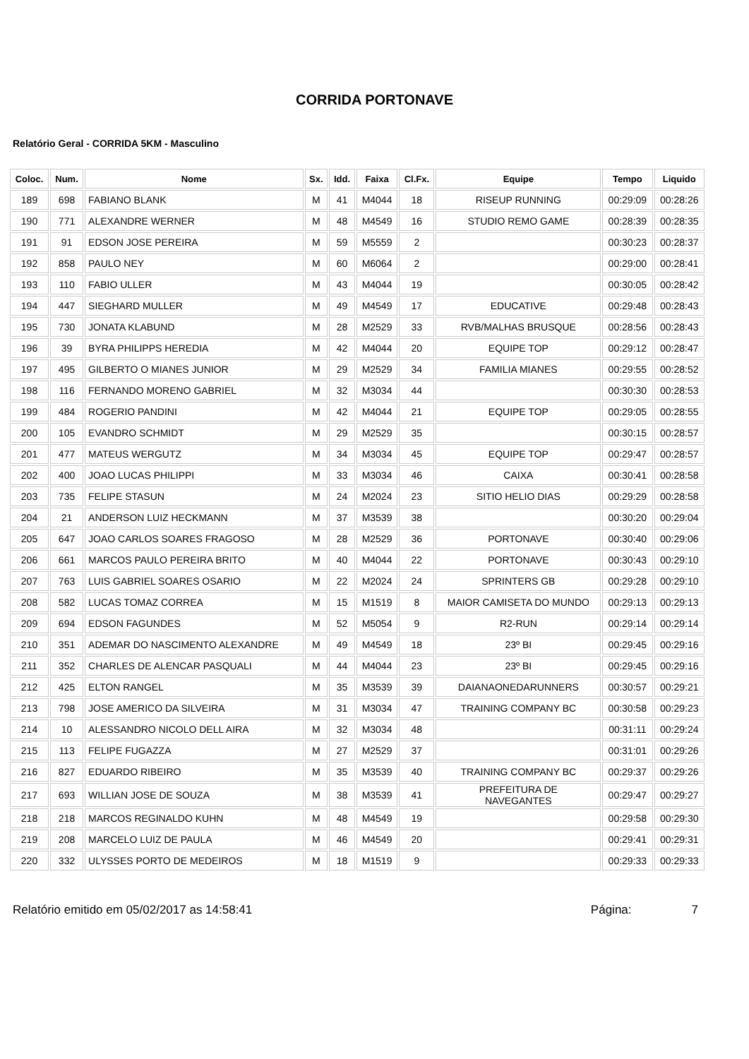CORRIDA PORTONAVE
Relatório Geral - CORRIDA 5KM - Masculino
| Coloc. | Num. | Nome | Sx. | Idd. | Faixa | Cl.Fx. | Equipe | Tempo | Liquido |
| --- | --- | --- | --- | --- | --- | --- | --- | --- | --- |
| 189 | 698 | FABIANO BLANK | M | 41 | M4044 | 18 | RISEUP RUNNING | 00:29:09 | 00:28:26 |
| 190 | 771 | ALEXANDRE WERNER | M | 48 | M4549 | 16 | STUDIO REMO GAME | 00:28:39 | 00:28:35 |
| 191 | 91 | EDSON JOSE PEREIRA | M | 59 | M5559 | 2 | | 00:30:23 | 00:28:37 |
| 192 | 858 | PAULO NEY | M | 60 | M6064 | 2 | | 00:29:00 | 00:28:41 |
| 193 | 110 | FABIO ULLER | M | 43 | M4044 | 19 | | 00:30:05 | 00:28:42 |
| 194 | 447 | SIEGHARD MULLER | M | 49 | M4549 | 17 | EDUCATIVE | 00:29:48 | 00:28:43 |
| 195 | 730 | JONATA KLABUND | M | 28 | M2529 | 33 | RVB/MALHAS BRUSQUE | 00:28:56 | 00:28:43 |
| 196 | 39 | BYRA PHILIPPS HEREDIA | M | 42 | M4044 | 20 | EQUIPE TOP | 00:29:12 | 00:28:47 |
| 197 | 495 | GILBERTO O MIANES JUNIOR | M | 29 | M2529 | 34 | FAMILIA MIANES | 00:29:55 | 00:28:52 |
| 198 | 116 | FERNANDO MORENO GABRIEL | M | 32 | M3034 | 44 | | 00:30:30 | 00:28:53 |
| 199 | 484 | ROGERIO PANDINI | M | 42 | M4044 | 21 | EQUIPE TOP | 00:29:05 | 00:28:55 |
| 200 | 105 | EVANDRO SCHMIDT | M | 29 | M2529 | 35 | | 00:30:15 | 00:28:57 |
| 201 | 477 | MATEUS WERGUTZ | M | 34 | M3034 | 45 | EQUIPE TOP | 00:29:47 | 00:28:57 |
| 202 | 400 | JOAO LUCAS PHILIPPI | M | 33 | M3034 | 46 | CAIXA | 00:30:41 | 00:28:58 |
| 203 | 735 | FELIPE STASUN | M | 24 | M2024 | 23 | SITIO HELIO DIAS | 00:29:29 | 00:28:58 |
| 204 | 21 | ANDERSON LUIZ HECKMANN | M | 37 | M3539 | 38 | | 00:30:20 | 00:29:04 |
| 205 | 647 | JOAO CARLOS SOARES FRAGOSO | M | 28 | M2529 | 36 | PORTONAVE | 00:30:40 | 00:29:06 |
| 206 | 661 | MARCOS PAULO PEREIRA BRITO | M | 40 | M4044 | 22 | PORTONAVE | 00:30:43 | 00:29:10 |
| 207 | 763 | LUIS GABRIEL SOARES OSARIO | M | 22 | M2024 | 24 | SPRINTERS GB | 00:29:28 | 00:29:10 |
| 208 | 582 | LUCAS TOMAZ CORREA | M | 15 | M1519 | 8 | MAIOR CAMISETA DO MUNDO | 00:29:13 | 00:29:13 |
| 209 | 694 | EDSON FAGUNDES | M | 52 | M5054 | 9 | R2-RUN | 00:29:14 | 00:29:14 |
| 210 | 351 | ADEMAR DO NASCIMENTO ALEXANDRE | M | 49 | M4549 | 18 | 23º BI | 00:29:45 | 00:29:16 |
| 211 | 352 | CHARLES DE ALENCAR PASQUALI | M | 44 | M4044 | 23 | 23º BI | 00:29:45 | 00:29:16 |
| 212 | 425 | ELTON RANGEL | M | 35 | M3539 | 39 | DAIANAONEDARUNNERS | 00:30:57 | 00:29:21 |
| 213 | 798 | JOSE AMERICO DA SILVEIRA | M | 31 | M3034 | 47 | TRAINING COMPANY BC | 00:30:58 | 00:29:23 |
| 214 | 10 | ALESSANDRO NICOLO DELL AIRA | M | 32 | M3034 | 48 | | 00:31:11 | 00:29:24 |
| 215 | 113 | FELIPE FUGAZZA | M | 27 | M2529 | 37 | | 00:31:01 | 00:29:26 |
| 216 | 827 | EDUARDO RIBEIRO | M | 35 | M3539 | 40 | TRAINING COMPANY BC | 00:29:37 | 00:29:26 |
| 217 | 693 | WILLIAN JOSE DE SOUZA | M | 38 | M3539 | 41 | PREFEITURA DE NAVEGANTES | 00:29:47 | 00:29:27 |
| 218 | 218 | MARCOS REGINALDO KUHN | M | 48 | M4549 | 19 | | 00:29:58 | 00:29:30 |
| 219 | 208 | MARCELO LUIZ DE PAULA | M | 46 | M4549 | 20 | | 00:29:41 | 00:29:31 |
| 220 | 332 | ULYSSES PORTO DE MEDEIROS | M | 18 | M1519 | 9 | | 00:29:33 | 00:29:33 |
Relatório emitido em 05/02/2017 as 14:58:41 Página: 7